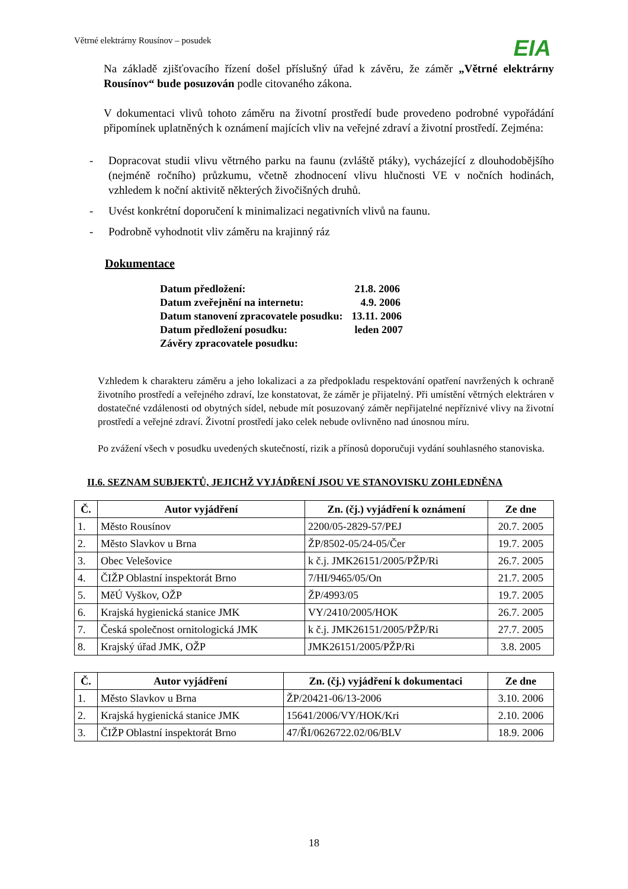Větrné elektrárny Rousínov – posudek
EIA
Na základě zjišťovacího řízení došel příslušný úřad k závěru, že záměr „Větrné elektrárny Rousínov“ bude posuzován podle citovaného zákona.
V dokumentaci vlivů tohoto záměru na životní prostředí bude provedeno podrobné vypořádání připomínek uplatněných k oznámení majících vliv na veřejné zdraví a životní prostředí. Zejména:
- Dopracovat studii vlivu větrného parku na faunu (zvláště ptáky), vycházející z dlouhodobějšího (nejméně ročního) průzkumu, včetně zhodnocení vlivu hlučnosti VE v nočních hodinách, vzhledem k noční aktivitě některých živočišných druhů.
- Uvést konkrétní doporučení k minimalizaci negativních vlivů na faunu.
- Podrobně vyhodnotit vliv záměru na krajinný ráz
Dokumentace
| Datum předložení: | 21.8. 2006 |
| Datum zveřejnění na internetu: | 4.9. 2006 |
| Datum stanovení zpracovatele posudku: | 13.11. 2006 |
| Datum předložení posudku: | leden 2007 |
| Závěry zpracovatele posudku: | |
Vzhledem k charakteru záměru a jeho lokalizaci a za předpokladu respektování opatření navržených k ochraně životního prostředí a veřejného zdraví, lze konstatovat, že záměr je přijatelný. Při umístění větrných elektráren v dostatečné vzdálenosti od obytných sídel, nebude mít posuzovaný záměr nepřijatelné nepříznivé vlivy na životní prostředí a veřejné zdraví. Životní prostředí jako celek nebude ovlivněno nad únosnou míru.
Po zvážení všech v posudku uvedených skutečností, rizik a přínosů doporučuji vydání souhlasného stanoviska.
II.6. SEZNAM SUBJEKTŮ, JEJICHŽ VYJÁDŘENÍ JSOU VE STANOVISKU ZOHLEDNĚNA
| Č. | Autor vyjádření | Zn. (čj.) vyjádření k oznámení | Ze dne |
| --- | --- | --- | --- |
| 1. | Město Rousínov | 2200/05-2829-57/PEJ | 20.7. 2005 |
| 2. | Město Slavkov u Brna | ŽP/8502-05/24-05/Čer | 19.7. 2005 |
| 3. | Obec Velešovice | k č.j. JMK26151/2005/PŽP/Ri | 26.7. 2005 |
| 4. | ČIŽP Oblastní inspektorát Brno | 7/HI/9465/05/On | 21.7. 2005 |
| 5. | MěÚ Vyškov, OŽP | ŽP/4993/05 | 19.7. 2005 |
| 6. | Krajská hygienická stanice JMK | VY/2410/2005/HOK | 26.7. 2005 |
| 7. | Česká společnost ornitologická JMK | k č.j. JMK26151/2005/PŽP/Ri | 27.7. 2005 |
| 8. | Krajský úřad JMK, OŽP | JMK26151/2005/PŽP/Ri | 3.8. 2005 |
| Č. | Autor vyjádření | Zn. (čj.) vyjádření k dokumentaci | Ze dne |
| --- | --- | --- | --- |
| 1. | Město Slavkov u Brna | ŽP/20421-06/13-2006 | 3.10. 2006 |
| 2. | Krajská hygienická stanice JMK | 15641/2006/VY/HOK/Kri | 2.10. 2006 |
| 3. | ČIŽP Oblastní inspektorát Brno | 47/ŘI/0626722.02/06/BLV | 18.9. 2006 |
18